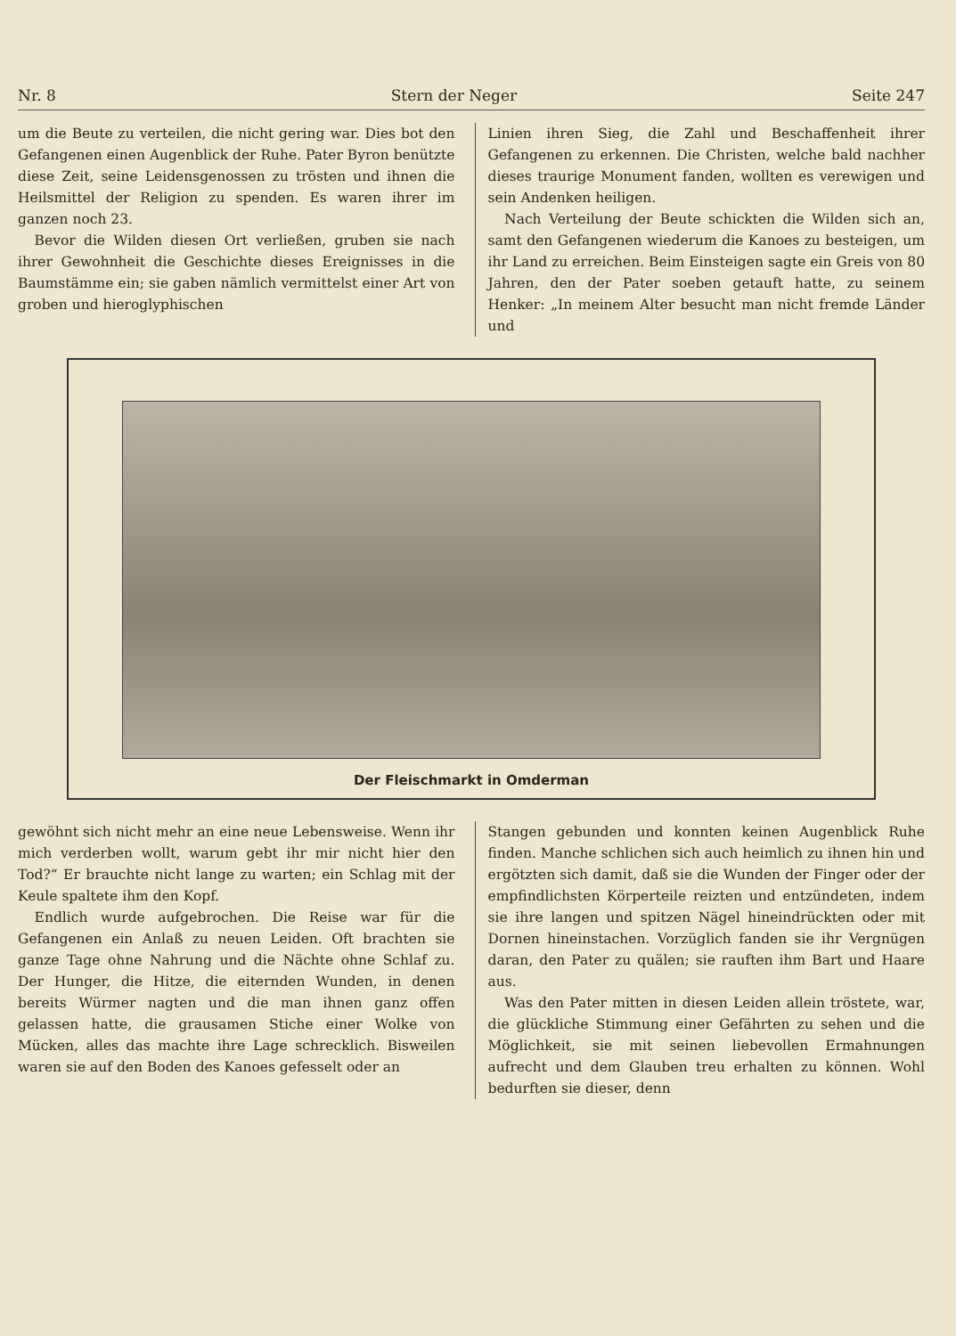Nr. 8 Stern der Neger Seite 247
um die Beute zu verteilen, die nicht gering war. Dies bot den Gefangenen einen Augenblick der Ruhe. Pater Byron benützte diese Zeit, seine Leidensgenossen zu trösten und ihnen die Heilsmittel der Religion zu spenden. Es waren ihrer im ganzen noch 23.
Bevor die Wilden diesen Ort verließen, gruben sie nach ihrer Gewohnheit die Geschichte dieses Ereignisses in die Baumstämme ein; sie gaben nämlich vermittelst einer Art von groben und hieroglyphischen
Linien ihren Sieg, die Zahl und Beschaffenheit ihrer Gefangenen zu erkennen. Die Christen, welche bald nachher dieses traurige Monument fanden, wollten es verewigen und sein Andenken heiligen.
Nach Verteilung der Beute schickten die Wilden sich an, samt den Gefangenen wiederum die Kanoes zu besteigen, um ihr Land zu erreichen. Beim Einsteigen sagte ein Greis von 80 Jahren, den der Pater soeben getauft hatte, zu seinem Henker: „In meinem Alter besucht man nicht fremde Länder und
Der Fleischmarkt in Omderman
gewöhnt sich nicht mehr an eine neue Lebensweise. Wenn ihr mich verderben wollt, warum gebt ihr mir nicht hier den Tod?“ Er brauchte nicht lange zu warten; ein Schlag mit der Keule spaltete ihm den Kopf.
Endlich wurde aufgebrochen. Die Reise war für die Gefangenen ein Anlaß zu neuen Leiden. Oft brachten sie ganze Tage ohne Nahrung und die Nächte ohne Schlaf zu. Der Hunger, die Hitze, die eiternden Wunden, in denen bereits Würmer nagten und die man ihnen ganz offen gelassen hatte, die grausamen Stiche einer Wolke von Mücken, alles das machte ihre Lage schrecklich. Bisweilen waren sie auf den Boden des Kanoes gefesselt oder an
Stangen gebunden und konnten keinen Augenblick Ruhe finden. Manche schlichen sich auch heimlich zu ihnen hin und ergötzten sich damit, daß sie die Wunden der Finger oder der empfindlichsten Körperteile reizten und entzündeten, indem sie ihre langen und spitzen Nägel hineindrückten oder mit Dornen hineinstachen. Vorzüglich fanden sie ihr Vergnügen daran, den Pater zu quälen; sie rauften ihm Bart und Haare aus.
Was den Pater mitten in diesen Leiden allein tröstete, war, die glückliche Stimmung einer Gefährten zu sehen und die Möglichkeit, sie mit seinen liebevollen Ermahnungen aufrecht und dem Glauben treu erhalten zu können. Wohl bedurften sie dieser, denn